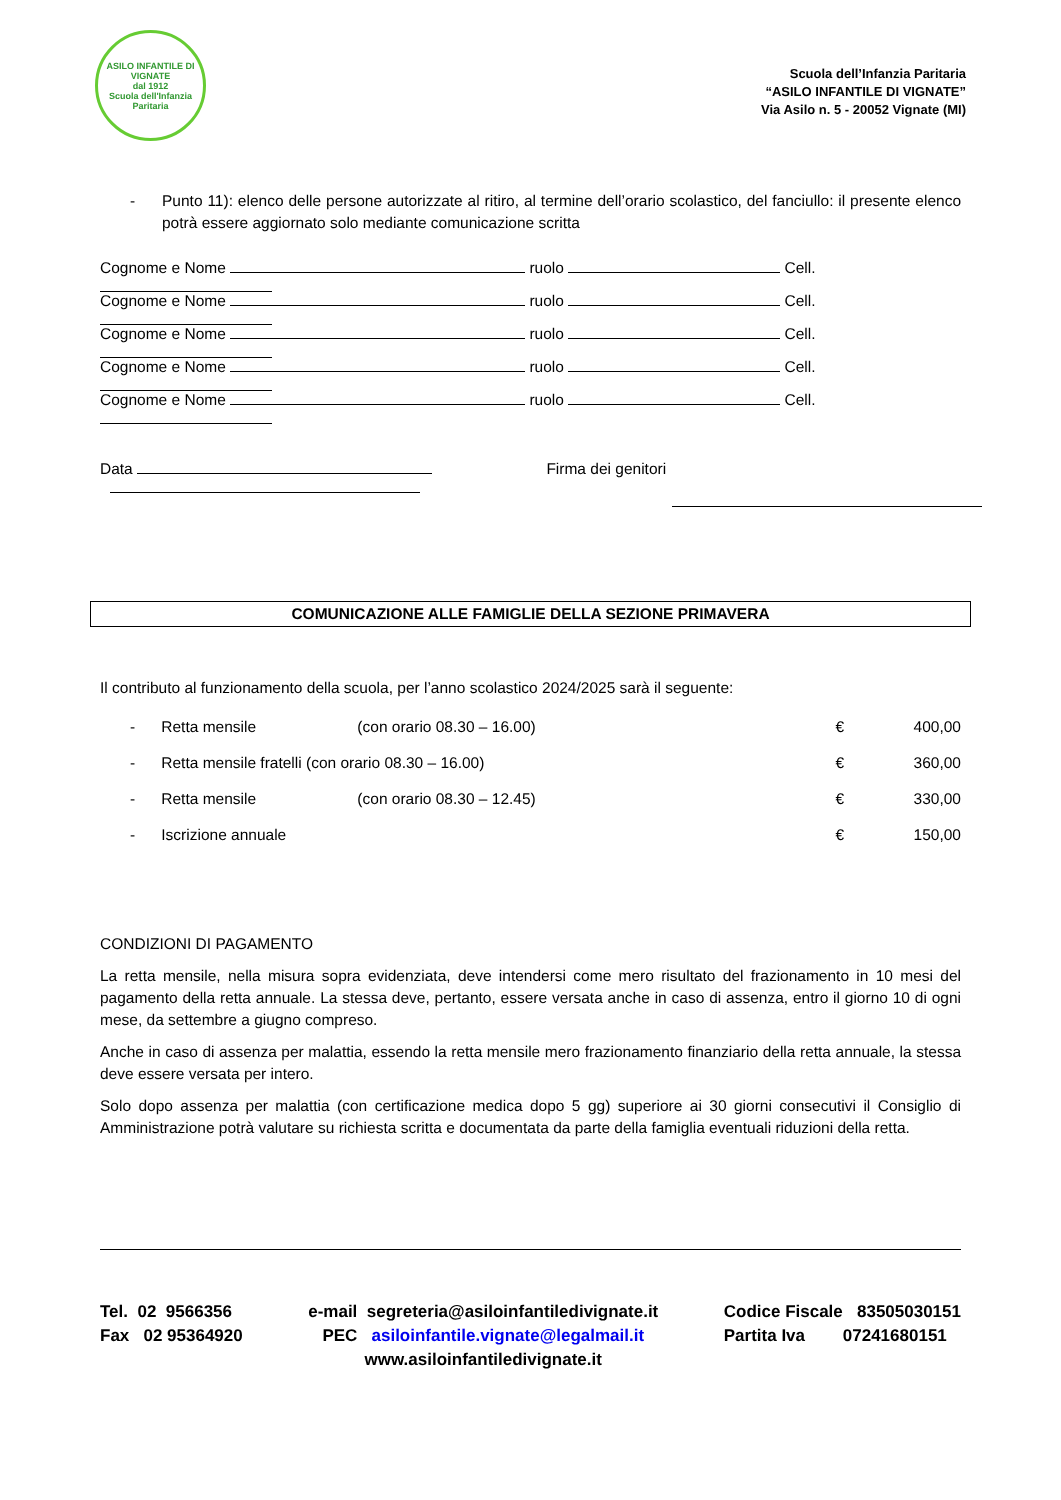ASILO INFANTILE DI VIGNATE
dal 1912
Scuola dell'Infanzia Paritaria
Scuola dell’Infanzia Paritaria
“ASILO INFANTILE DI VIGNATE”
Via Asilo n. 5 - 20052 Vignate (MI)
- Punto 11): elenco delle persone autorizzate al ritiro, al termine dell’orario scolastico, del fanciullo: il presente elenco potrà essere aggiornato solo mediante comunicazione scritta
Cognome e Nome ruolo Cell.
Cognome e Nome ruolo Cell.
Cognome e Nome ruolo Cell.
Cognome e Nome ruolo Cell.
Cognome e Nome ruolo Cell.
Data Firma dei genitori
COMUNICAZIONE ALLE FAMIGLIE DELLA SEZIONE PRIMAVERA
Il contributo al funzionamento della scuola, per l’anno scolastico 2024/2025 sarà il seguente:
| - | Retta mensile | (con orario 08.30 – 16.00) | € | 400,00 |
| - | Retta mensile fratelli (con orario 08.30 – 16.00) | | € | 360,00 |
| - | Retta mensile | (con orario 08.30 – 12.45) | € | 330,00 |
| - | Iscrizione annuale | | € | 150,00 |
CONDIZIONI DI PAGAMENTO
La retta mensile, nella misura sopra evidenziata, deve intendersi come mero risultato del frazionamento in 10 mesi del pagamento della retta annuale. La stessa deve, pertanto, essere versata anche in caso di assenza, entro il giorno 10 di ogni mese, da settembre a giugno compreso.
Anche in caso di assenza per malattia, essendo la retta mensile mero frazionamento finanziario della retta annuale, la stessa deve essere versata per intero.
Solo dopo assenza per malattia (con certificazione medica dopo 5 gg) superiore ai 30 giorni consecutivi il Consiglio di Amministrazione potrà valutare su richiesta scritta e documentata da parte della famiglia eventuali riduzioni della retta.
Tel. 02 9566356
Fax 02 95364920
e-mail segreteria@asiloinfantiledivignate.it
PEC asiloinfantile.vignate@legalmail.it
www.asiloinfantiledivignate.it
Codice Fiscale 83505030151
Partita Iva 07241680151